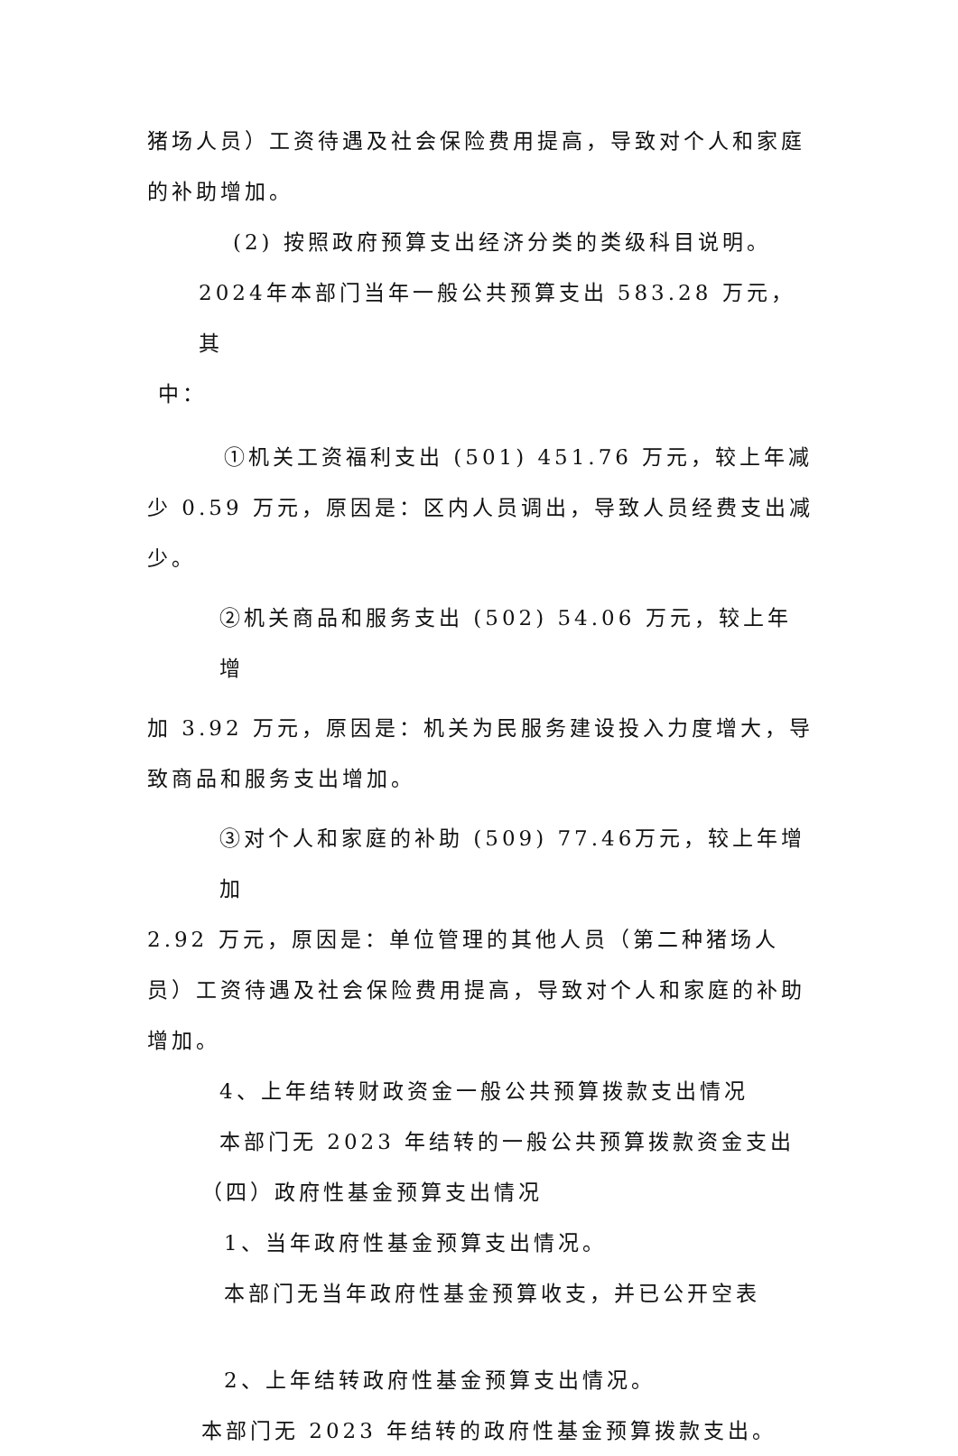猪场人员）工资待遇及社会保险费用提高，导致对个人和家庭的补助增加。
(2) 按照政府预算支出经济分类的类级科目说明。
2024年本部门当年一般公共预算支出 583.28 万元，其
中：
①机关工资福利支出 (501) 451.76 万元，较上年减
少 0.59 万元，原因是：区内人员调出，导致人员经费支出减少。
②机关商品和服务支出 (502) 54.06 万元，较上年增
加 3.92 万元，原因是：机关为民服务建设投入力度增大，导致商品和服务支出增加。
③对个人和家庭的补助 (509) 77.46万元，较上年增加
2.92 万元，原因是：单位管理的其他人员（第二种猪场人员）工资待遇及社会保险费用提高，导致对个人和家庭的补助增加。
4、上年结转财政资金一般公共预算拨款支出情况
本部门无 2023 年结转的一般公共预算拨款资金支出
（四）政府性基金预算支出情况
1、当年政府性基金预算支出情况。
本部门无当年政府性基金预算收支，并已公开空表
2、上年结转政府性基金预算支出情况。
本部门无 2023 年结转的政府性基金预算拨款支出。